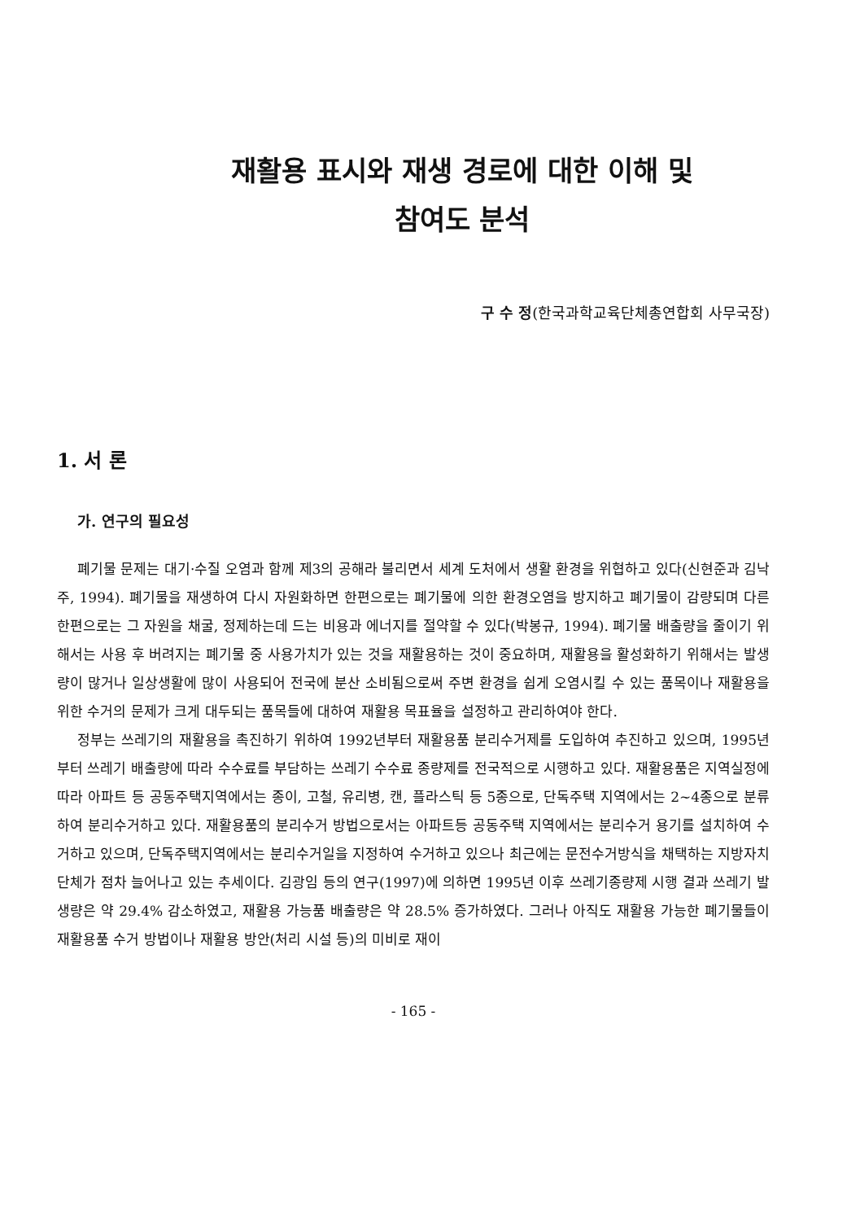재활용 표시와 재생 경로에 대한 이해 및
참여도 분석
구 수 정(한국과학교육단체총연합회 사무국장)
1. 서 론
가. 연구의 필요성
폐기물 문제는 대기·수질 오염과 함께 제3의 공해라 불리면서 세계 도처에서 생활 환경을 위협하고 있다(신현준과 김낙주, 1994). 폐기물을 재생하여 다시 자원화하면 한편으로는 폐기물에 의한 환경오염을 방지하고 폐기물이 감량되며 다른 한편으로는 그 자원을 채굴, 정제하는데 드는 비용과 에너지를 절약할 수 있다(박봉규, 1994). 폐기물 배출량을 줄이기 위해서는 사용 후 버려지는 폐기물 중 사용가치가 있는 것을 재활용하는 것이 중요하며, 재활용을 활성화하기 위해서는 발생량이 많거나 일상생활에 많이 사용되어 전국에 분산 소비됨으로써 주변 환경을 쉽게 오염시킬 수 있는 품목이나 재활용을 위한 수거의 문제가 크게 대두되는 품목들에 대하여 재활용 목표율을 설정하고 관리하여야 한다.
정부는 쓰레기의 재활용을 촉진하기 위하여 1992년부터 재활용품 분리수거제를 도입하여 추진하고 있으며, 1995년부터 쓰레기 배출량에 따라 수수료를 부담하는 쓰레기 수수료 종량제를 전국적으로 시행하고 있다. 재활용품은 지역실정에 따라 아파트 등 공동주택지역에서는 종이, 고철, 유리병, 캔, 플라스틱 등 5종으로, 단독주택 지역에서는 2~4종으로 분류하여 분리수거하고 있다. 재활용품의 분리수거 방법으로서는 아파트등 공동주택 지역에서는 분리수거 용기를 설치하여 수거하고 있으며, 단독주택지역에서는 분리수거일을 지정하여 수거하고 있으나 최근에는 문전수거방식을 채택하는 지방자치단체가 점차 늘어나고 있는 추세이다. 김광임 등의 연구(1997)에 의하면 1995년 이후 쓰레기종량제 시행 결과 쓰레기 발생량은 약 29.4% 감소하였고, 재활용 가능품 배출량은 약 28.5% 증가하였다. 그러나 아직도 재활용 가능한 폐기물들이 재활용품 수거 방법이나 재활용 방안(처리 시설 등)의 미비로 재이
- 165 -